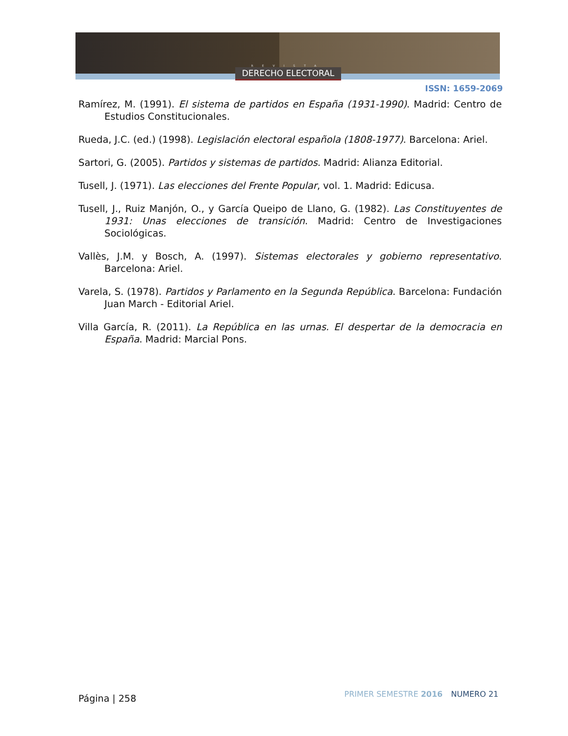REVISTA
DERECHO ELECTORAL
ISSN: 1659-2069
Ramírez, M. (1991). El sistema de partidos en España (1931-1990). Madrid: Centro de Estudios Constitucionales.
Rueda, J.C. (ed.) (1998). Legislación electoral española (1808-1977). Barcelona: Ariel.
Sartori, G. (2005). Partidos y sistemas de partidos. Madrid: Alianza Editorial.
Tusell, J. (1971). Las elecciones del Frente Popular, vol. 1. Madrid: Edicusa.
Tusell, J., Ruiz Manjón, O., y García Queipo de Llano, G. (1982). Las Constituyentes de 1931: Unas elecciones de transición. Madrid: Centro de Investigaciones Sociológicas.
Vallès, J.M. y Bosch, A. (1997). Sistemas electorales y gobierno representativo. Barcelona: Ariel.
Varela, S. (1978). Partidos y Parlamento en la Segunda República. Barcelona: Fundación Juan March - Editorial Ariel.
Villa García, R. (2011). La República en las urnas. El despertar de la democracia en España. Madrid: Marcial Pons.
Página | 258 PRIMER SEMESTRE 2016 NUMERO 21